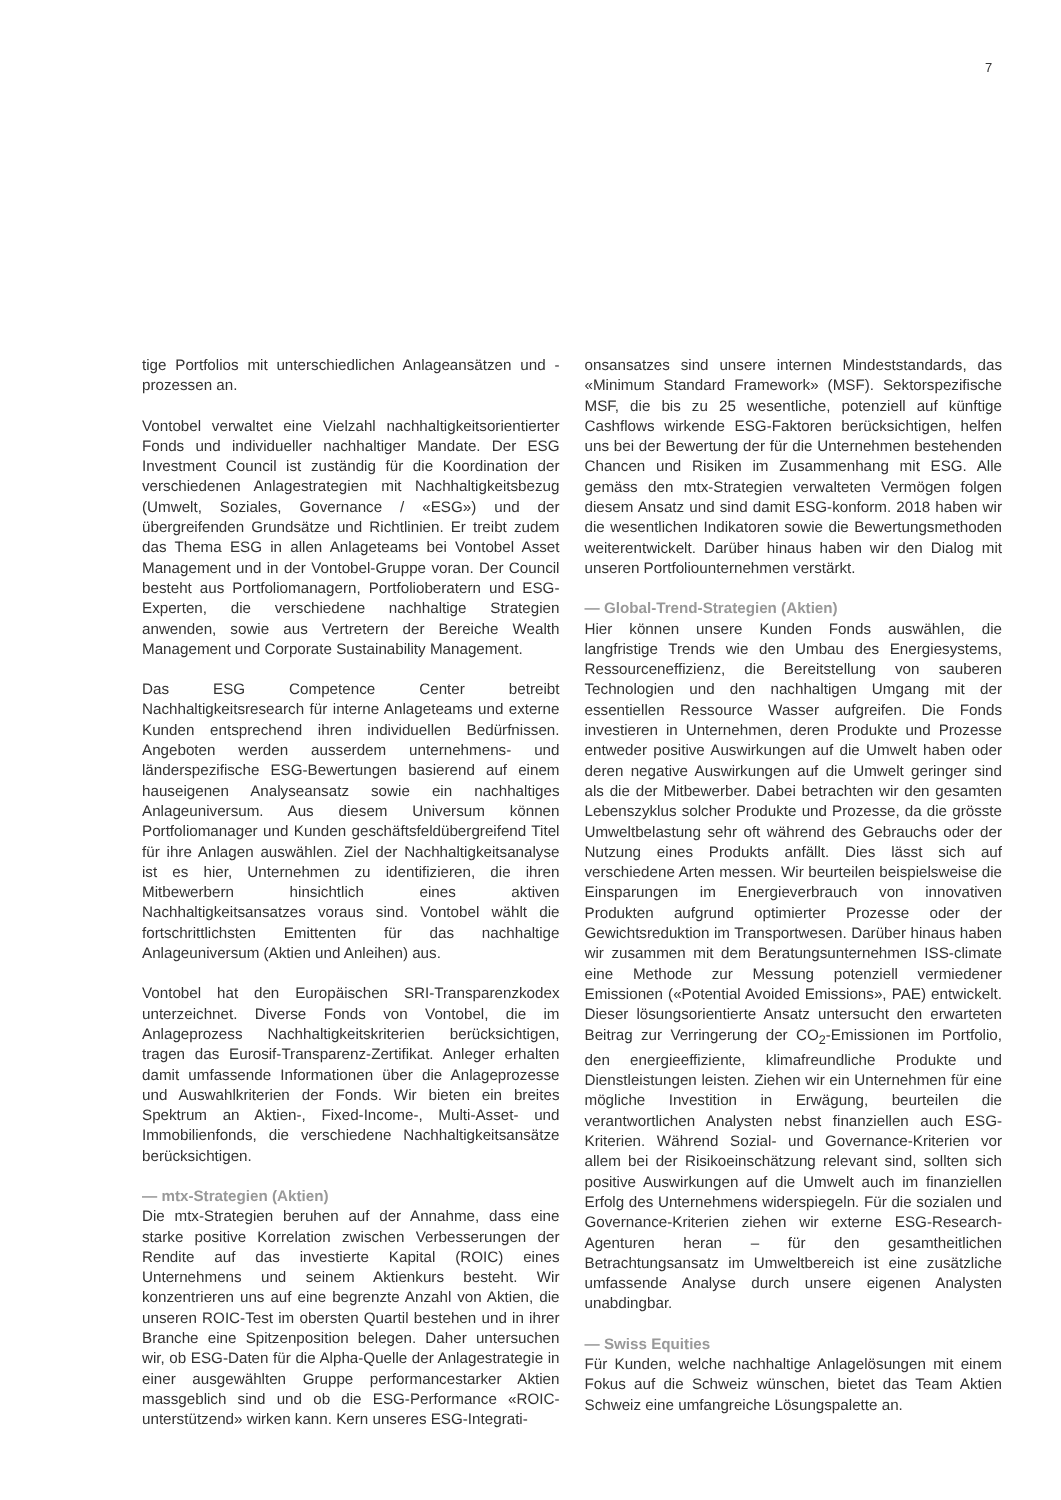7
tige Portfolios mit unterschiedlichen Anlageansätzen und -prozessen an.
Vontobel verwaltet eine Vielzahl nachhaltigkeitsorientierter Fonds und individueller nachhaltiger Mandate. Der ESG Investment Council ist zuständig für die Koordination der verschiedenen Anlagestrategien mit Nachhaltigkeitsbezug (Umwelt, Soziales, Governance / «ESG») und der übergreifenden Grundsätze und Richtlinien. Er treibt zudem das Thema ESG in allen Anlageteams bei Vontobel Asset Management und in der Vontobel-Gruppe voran. Der Council besteht aus Portfoliomanagern, Portfolioberatern und ESG-Experten, die verschiedene nachhaltige Strategien anwenden, sowie aus Vertretern der Bereiche Wealth Management und Corporate Sustainability Management.
Das ESG Competence Center betreibt Nachhaltigkeitsresearch für interne Anlageteams und externe Kunden entsprechend ihren individuellen Bedürfnissen. Angeboten werden ausserdem unternehmens- und länderspezifische ESG-Bewertungen basierend auf einem hauseigenen Analyseansatz sowie ein nachhaltiges Anlageuniversum. Aus diesem Universum können Portfoliomanager und Kunden geschäftsfeldübergreifend Titel für ihre Anlagen auswählen. Ziel der Nachhaltigkeitsanalyse ist es hier, Unternehmen zu identifizieren, die ihren Mitbewerbern hinsichtlich eines aktiven Nachhaltigkeitsansatzes voraus sind. Vontobel wählt die fortschrittlichsten Emittenten für das nachhaltige Anlageuniversum (Aktien und Anleihen) aus.
Vontobel hat den Europäischen SRI-Transparenzkodex unterzeichnet. Diverse Fonds von Vontobel, die im Anlageprozess Nachhaltigkeitskriterien berücksichtigen, tragen das Eurosif-Transparenz-Zertifikat. Anleger erhalten damit umfassende Informationen über die Anlageprozesse und Auswahlkriterien der Fonds. Wir bieten ein breites Spektrum an Aktien-, Fixed-Income-, Multi-Asset- und Immobilienfonds, die verschiedene Nachhaltigkeitsansätze berücksichtigen.
— mtx-Strategien (Aktien)
Die mtx-Strategien beruhen auf der Annahme, dass eine starke positive Korrelation zwischen Verbesserungen der Rendite auf das investierte Kapital (ROIC) eines Unternehmens und seinem Aktienkurs besteht. Wir konzentrieren uns auf eine begrenzte Anzahl von Aktien, die unseren ROIC-Test im obersten Quartil bestehen und in ihrer Branche eine Spitzenposition belegen. Daher untersuchen wir, ob ESG-Daten für die Alpha-Quelle der Anlagestrategie in einer ausgewählten Gruppe performancestarker Aktien massgeblich sind und ob die ESG-Performance «ROIC-unterstützend» wirken kann. Kern unseres ESG-Integrati-
onsansatzes sind unsere internen Mindeststandards, das «Minimum Standard Framework» (MSF). Sektorspezifische MSF, die bis zu 25 wesentliche, potenziell auf künftige Cashflows wirkende ESG-Faktoren berücksichtigen, helfen uns bei der Bewertung der für die Unternehmen bestehenden Chancen und Risiken im Zusammenhang mit ESG. Alle gemäss den mtx-Strategien verwalteten Vermögen folgen diesem Ansatz und sind damit ESG-konform. 2018 haben wir die wesentlichen Indikatoren sowie die Bewertungsmethoden weiterentwickelt. Darüber hinaus haben wir den Dialog mit unseren Portfoliounternehmen verstärkt.
— Global-Trend-Strategien (Aktien)
Hier können unsere Kunden Fonds auswählen, die langfristige Trends wie den Umbau des Energiesystems, Ressourceneffizienz, die Bereitstellung von sauberen Technologien und den nachhaltigen Umgang mit der essentiellen Ressource Wasser aufgreifen. Die Fonds investieren in Unternehmen, deren Produkte und Prozesse entweder positive Auswirkungen auf die Umwelt haben oder deren negative Auswirkungen auf die Umwelt geringer sind als die der Mitbewerber. Dabei betrachten wir den gesamten Lebenszyklus solcher Produkte und Prozesse, da die grösste Umweltbelastung sehr oft während des Gebrauchs oder der Nutzung eines Produkts anfällt. Dies lässt sich auf verschiedene Arten messen. Wir beurteilen beispielsweise die Einsparungen im Energieverbrauch von innovativen Produkten aufgrund optimierter Prozesse oder der Gewichtsreduktion im Transportwesen. Darüber hinaus haben wir zusammen mit dem Beratungsunternehmen ISS-climate eine Methode zur Messung potenziell vermiedener Emissionen («Potential Avoided Emissions», PAE) entwickelt. Dieser lösungsorientierte Ansatz untersucht den erwarteten Beitrag zur Verringerung der CO<sub>2</sub>-Emissionen im Portfolio, den energieeffiziente, klimafreundliche Produkte und Dienstleistungen leisten. Ziehen wir ein Unternehmen für eine mögliche Investition in Erwägung, beurteilen die verantwortlichen Analysten nebst finanziellen auch ESG-Kriterien. Während Sozial- und Governance-Kriterien vor allem bei der Risikoeinschätzung relevant sind, sollten sich positive Auswirkungen auf die Umwelt auch im finanziellen Erfolg des Unternehmens widerspiegeln. Für die sozialen und Governance-Kriterien ziehen wir externe ESG-Research-Agenturen heran – für den gesamtheitlichen Betrachtungsansatz im Umweltbereich ist eine zusätzliche umfassende Analyse durch unsere eigenen Analysten unabdingbar.
— Swiss Equities
Für Kunden, welche nachhaltige Anlagelösungen mit einem Fokus auf die Schweiz wünschen, bietet das Team Aktien Schweiz eine umfangreiche Lösungspalette an.